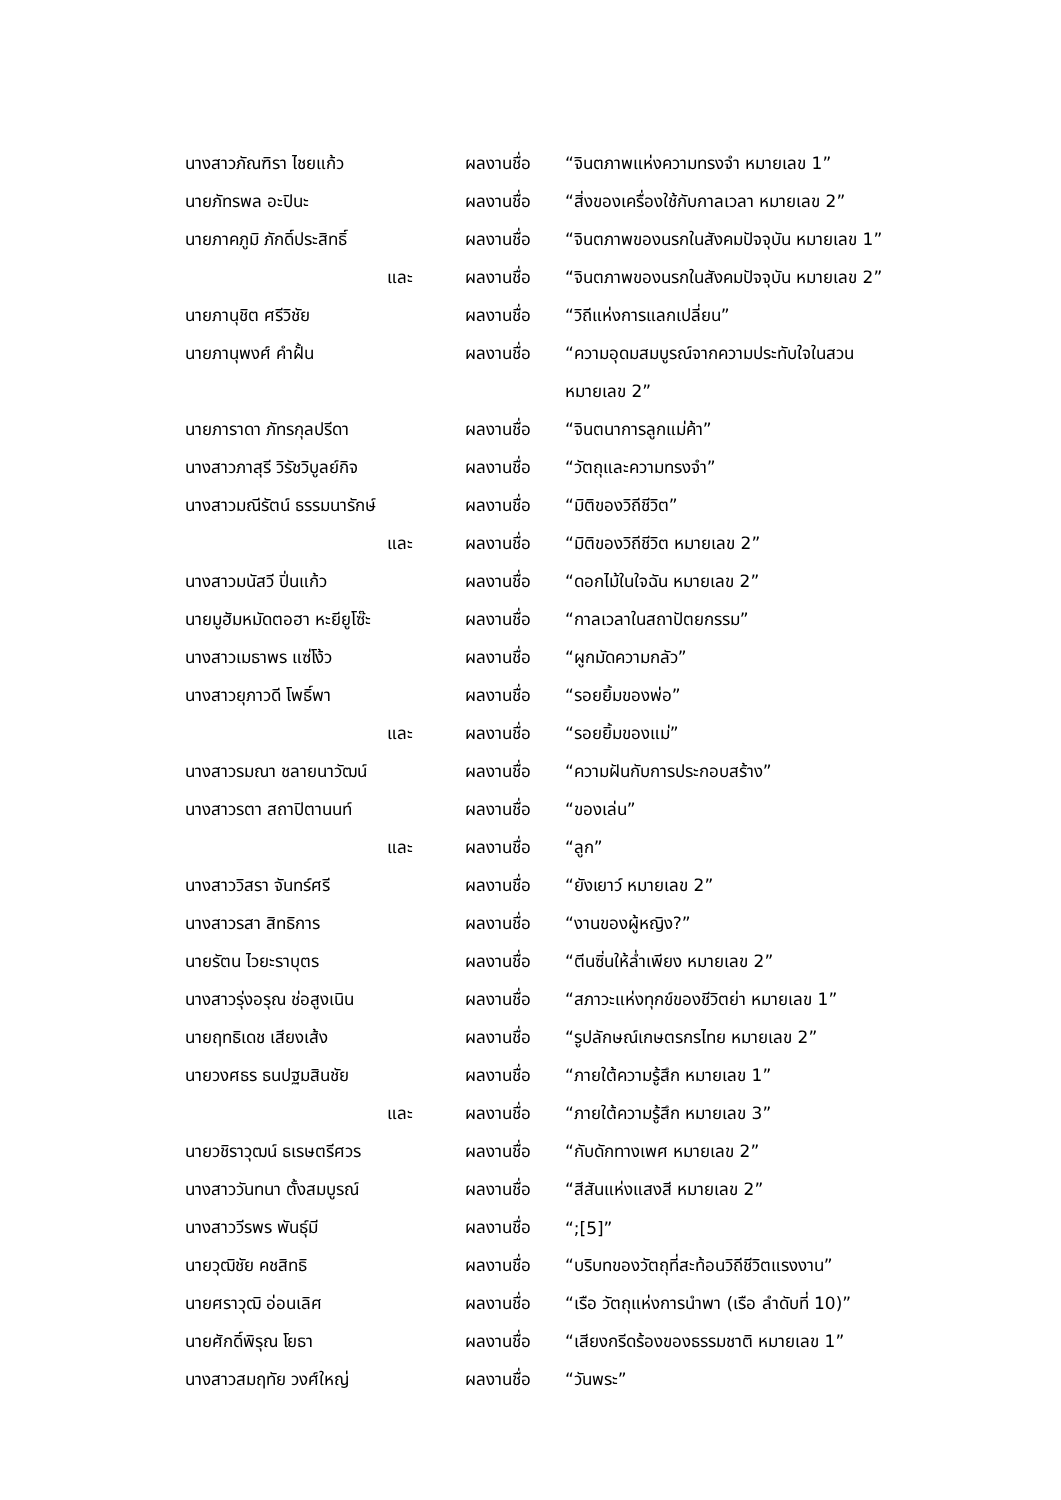นางสาวภัณฑิรา ไชยแก้ว ผลงานชื่อ “จินตภาพแห่งความทรงจำ หมายเลข 1”
นายภัทรพล อะปินะ ผลงานชื่อ “สิ่งของเครื่องใช้กับกาลเวลา หมายเลข 2”
นายภาคภูมิ ภักดิ์ประสิทธิ์ ผลงานชื่อ
“จินตภาพของนรกในสังคมปัจจุบัน หมายเลข 1”
และ ผลงานชื่อ
“จินตภาพของนรกในสังคมปัจจุบัน หมายเลข 2”
นายภานุชิต ศรีวิชัย ผลงานชื่อ “วิถีแห่งการแลกเปลี่ยน”
นายภานุพงศ์ คำฝั้น ผลงานชื่อ “ความอุดมสมบูรณ์จากความประทับใจในสวน
หมายเลข 2”
นายภาราดา ภัทรกุลปรีดา ผลงานชื่อ “จินตนาการลูกแม่ค้า”
นางสาวภาสุรี วิรัชวิบูลย์กิจ
ผลงานชื่อ “วัตถุและความทรงจำ”
นางสาวมณีรัตน์ ธรรมนารักษ์ ผลงานชื่อ “มิติของวิถีชีวิต”
และ ผลงานชื่อ “มิติของวิถีชีวิต หมายเลข 2”
นางสาวมนัสวี ปิ่นแก้ว ผลงานชื่อ “ดอกไม้ในใจฉัน หมายเลข 2”
นายมูฮัมหมัดตอฮา หะยียูโซ๊ะ ผลงานชื่อ “กาลเวลาในสถาปัตยกรรม”
นางสาวเมธาพร แซ่โง้ว ผลงานชื่อ “ผูกมัดความกลัว”
นางสาวยุภาวดี โพธิ์พา ผลงานชื่อ “รอยยิ้มของพ่อ”
และ ผลงานชื่อ “รอยยิ้มของแม่”
นางสาวรมณา ชลายนาวัฒน์ ผลงานชื่อ “ความฝันกับการประกอบสร้าง”
นางสาวรตา สถาปิตานนท์ ผลงานชื่อ “ของเล่น”
และ ผลงานชื่อ “ลูก”
นางสาววิสรา จันทร์ศรี ผลงานชื่อ “ยังเยาว์ หมายเลข 2”
นางสาวรสา สิทธิการ ผลงานชื่อ “งานของผู้หญิง?”
นายรัตน ไวยะราบุตร ผลงานชื่อ “ตีนซิ่นให้ล่ำเพียง หมายเลข 2”
นางสาวรุ่งอรุณ ช่อสูงเนิน ผลงานชื่อ “สภาวะแห่งทุกข์ของชีวิตย่า หมายเลข 1”
นายฤทธิเดช เสียงเส้ง ผลงานชื่อ “รูปลักษณ์เกษตรกรไทย หมายเลข 2”
นายวงศธร ธนปฐมสินชัย ผลงานชื่อ “ภายใต้ความรู้สึก หมายเลข 1”
และ ผลงานชื่อ “ภายใต้ความรู้สึก หมายเลข 3”
นายวชิราวุฒน์ ธเรษตรีศวร ผลงานชื่อ “กับดักทางเพศ หมายเลข 2”
นางสาววันทนา ตั้งสมบูรณ์ ผลงานชื่อ “สีสันแห่งแสงสี หมายเลข 2”
นางสาววีรพร พันธุ์มี ผลงานชื่อ “;[5]”
นายวุฒิชัย คชสิทธิ ผลงานชื่อ “บริบทของวัตถุที่สะท้อนวิถีชีวิตแรงงาน”
นายศราวุฒิ อ่อนเลิศ ผลงานชื่อ
“เรือ วัตถุแห่งการนำพา (เรือ ลำดับที่ 10)”
นายศักดิ์พิรุณ โยธา ผลงานชื่อ “เสียงกรีดร้องของธรรมชาติ หมายเลข 1”
นางสาวสมฤทัย วงศ์ใหญ่ ผลงานชื่อ “วันพระ”